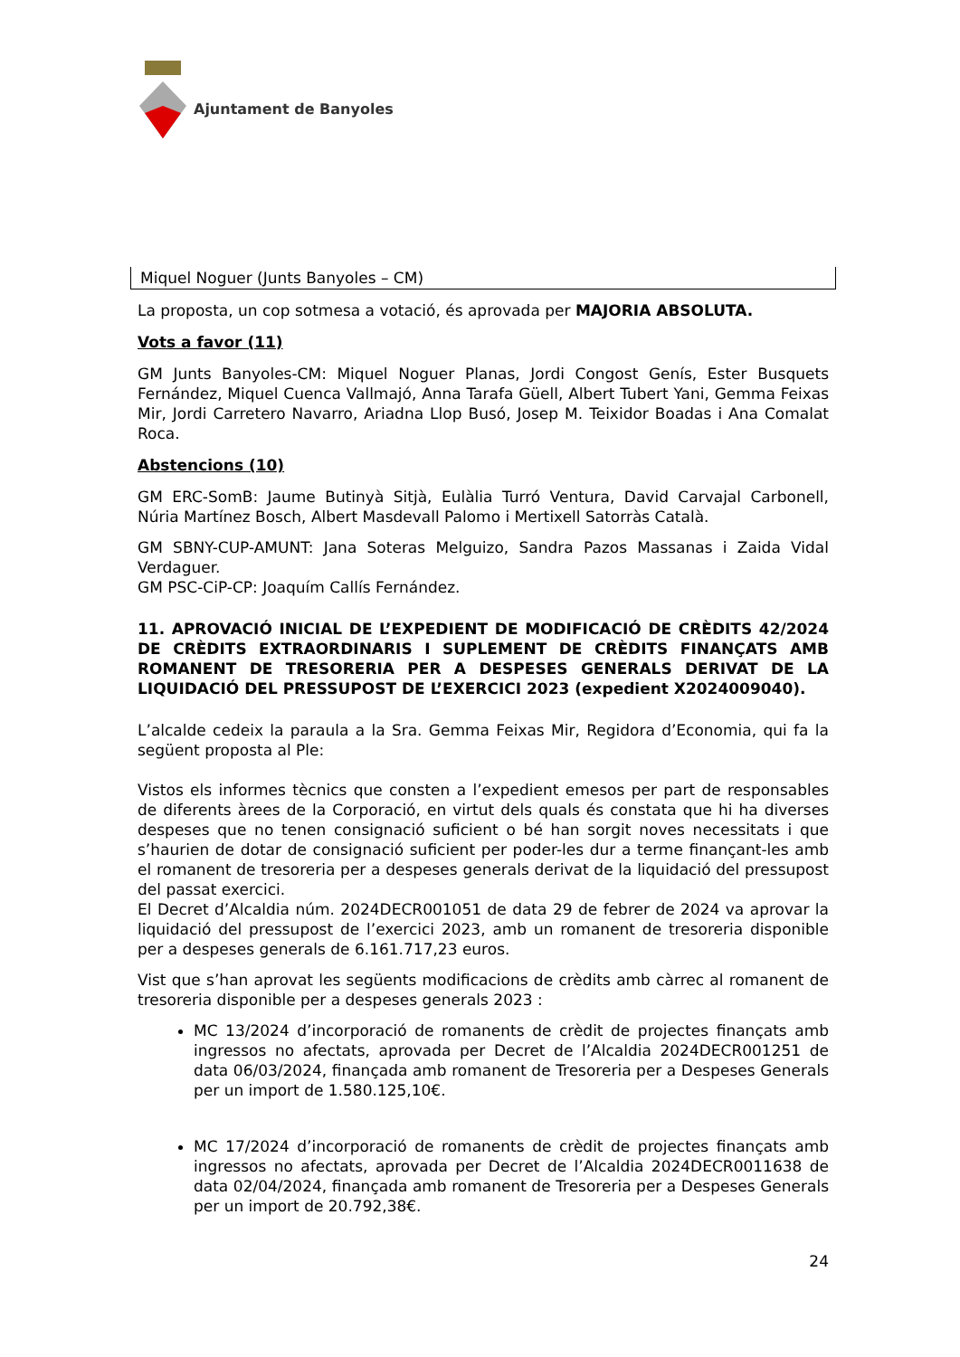Ajuntament de Banyoles
| Miquel Noguer (Junts Banyoles – CM) |
La proposta, un cop sotmesa a votació, és aprovada per MAJORIA ABSOLUTA.
Vots a favor (11)
GM Junts Banyoles-CM: Miquel Noguer Planas, Jordi Congost Genís, Ester Busquets Fernández, Miquel Cuenca Vallmajó, Anna Tarafa Güell, Albert Tubert Yani, Gemma Feixas Mir, Jordi Carretero Navarro, Ariadna Llop Busó, Josep M. Teixidor Boadas i Ana Comalat Roca.
Abstencions (10)
GM ERC-SomB: Jaume Butinyà Sitjà, Eulàlia Turró Ventura, David Carvajal Carbonell, Núria Martínez Bosch, Albert Masdevall Palomo i Mertixell Satorràs Català.
GM SBNY-CUP-AMUNT: Jana Soteras Melguizo, Sandra Pazos Massanas i Zaida Vidal Verdaguer.
GM PSC-CiP-CP: Joaquím Callís Fernández.
11. APROVACIÓ INICIAL DE L’EXPEDIENT DE MODIFICACIÓ DE CRÈDITS 42/2024 DE CRÈDITS EXTRAORDINARIS I SUPLEMENT DE CRÈDITS FINANÇATS AMB ROMANENT DE TRESORERIA PER A DESPESES GENERALS DERIVAT DE LA LIQUIDACIÓ DEL PRESSUPOST DE L’EXERCICI 2023 (expedient X2024009040).
L’alcalde cedeix la paraula a la Sra. Gemma Feixas Mir, Regidora d’Economia, qui fa la següent proposta al Ple:
Vistos els informes tècnics que consten a l’expedient emesos per part de responsables de diferents àrees de la Corporació, en virtut dels quals és constata que hi ha diverses despeses que no tenen consignació suficient o bé han sorgit noves necessitats i que s’haurien de dotar de consignació suficient per poder-les dur a terme finançant-les amb el romanent de tresoreria per a despeses generals derivat de la liquidació del pressupost del passat exercici.
El Decret d’Alcaldia núm. 2024DECR001051 de data 29 de febrer de 2024 va aprovar la liquidació del pressupost de l’exercici 2023, amb un romanent de tresoreria disponible per a despeses generals de 6.161.717,23 euros.
Vist que s’han aprovat les següents modificacions de crèdits amb càrrec al romanent de tresoreria disponible per a despeses generals 2023 :
MC 13/2024 d’incorporació de romanents de crèdit de projectes finançats amb ingressos no afectats, aprovada per Decret de l’Alcaldia 2024DECR001251 de data 06/03/2024, finançada amb romanent de Tresoreria per a Despeses Generals per un import de 1.580.125,10€.
MC 17/2024 d’incorporació de romanents de crèdit de projectes finançats amb ingressos no afectats, aprovada per Decret de l’Alcaldia 2024DECR0011638 de data 02/04/2024, finançada amb romanent de Tresoreria per a Despeses Generals per un import de 20.792,38€.
24